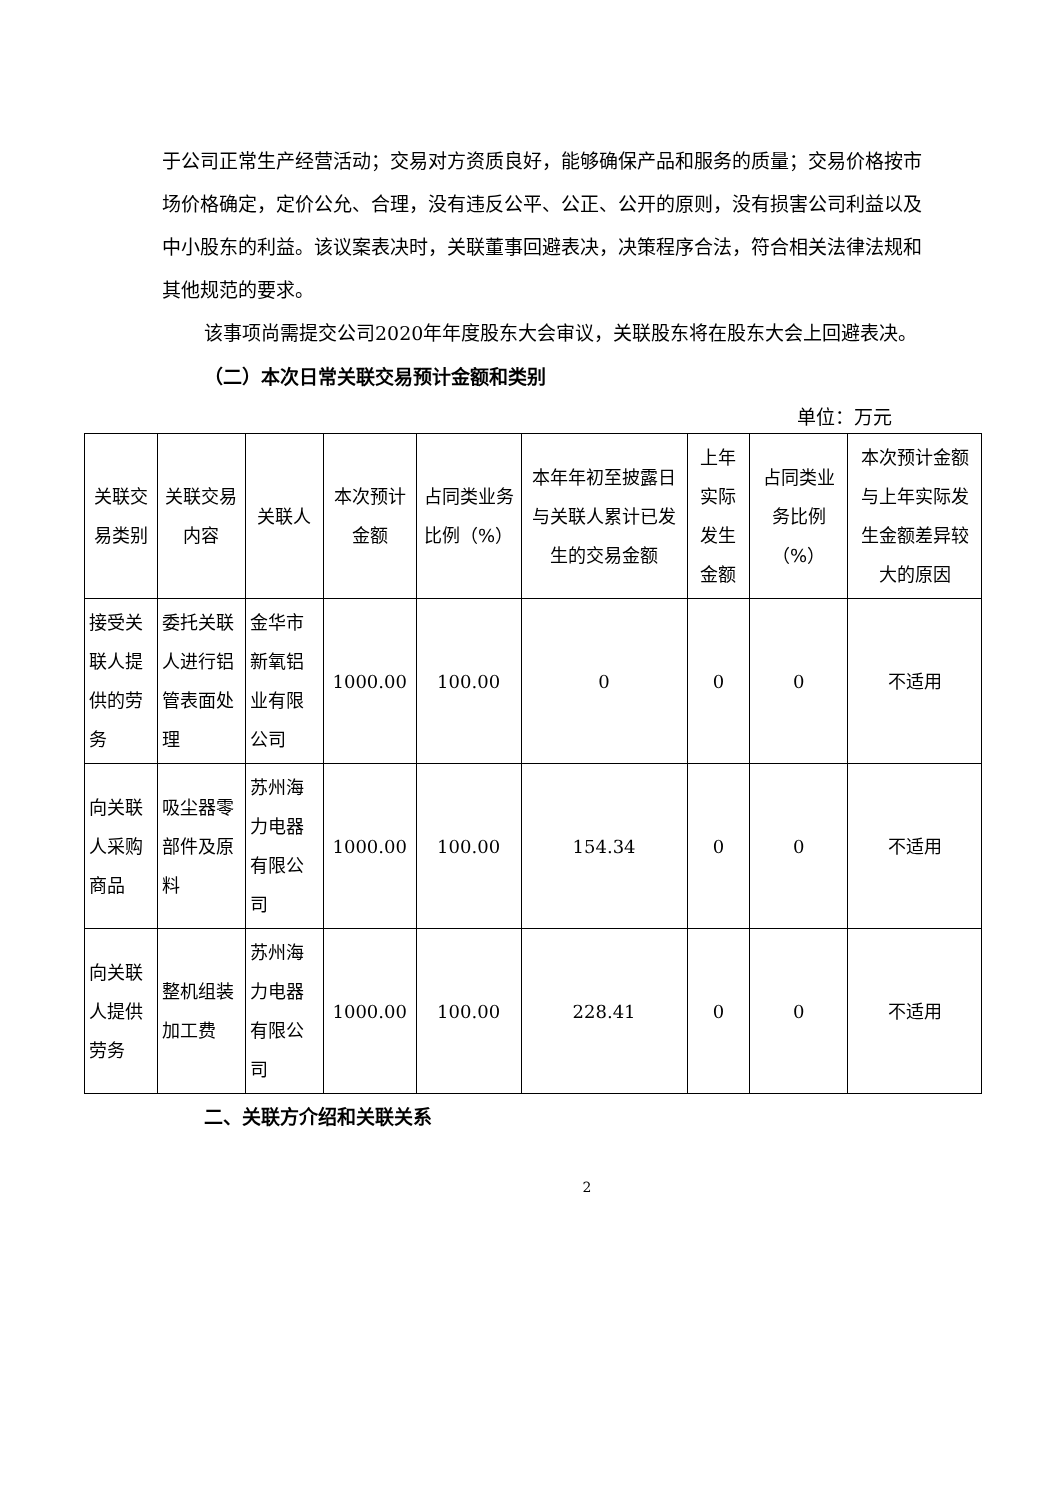于公司正常生产经营活动；交易对方资质良好，能够确保产品和服务的质量；交易价格按市场价格确定，定价公允、合理，没有违反公平、公正、公开的原则，没有损害公司利益以及中小股东的利益。该议案表决时，关联董事回避表决，决策程序合法，符合相关法律法规和其他规范的要求。
该事项尚需提交公司2020年年度股东大会审议，关联股东将在股东大会上回避表决。
（二）本次日常关联交易预计金额和类别
单位：万元
| 关联交易类别 | 关联交易内容 | 关联人 | 本次预计金额 | 占同类业务比例（%） | 本年年初至披露日与关联人累计已发生的交易金额 | 上年实际发生金额 | 占同类业务比例（%） | 本次预计金额与上年实际发生金额差异较大的原因 |
| --- | --- | --- | --- | --- | --- | --- | --- | --- |
| 接受关联人提供的劳务 | 委托关联人进行铝管表面处理 | 金华市新氧铝业有限公司 | 1000.00 | 100.00 | 0 | 0 | 0 | 不适用 |
| 向关联人采购商品 | 吸尘器零部件及原料 | 苏州海力电器有限公司 | 1000.00 | 100.00 | 154.34 | 0 | 0 | 不适用 |
| 向关联人提供劳务 | 整机组装加工费 | 苏州海力电器有限公司 | 1000.00 | 100.00 | 228.41 | 0 | 0 | 不适用 |
二、关联方介绍和关联关系
2